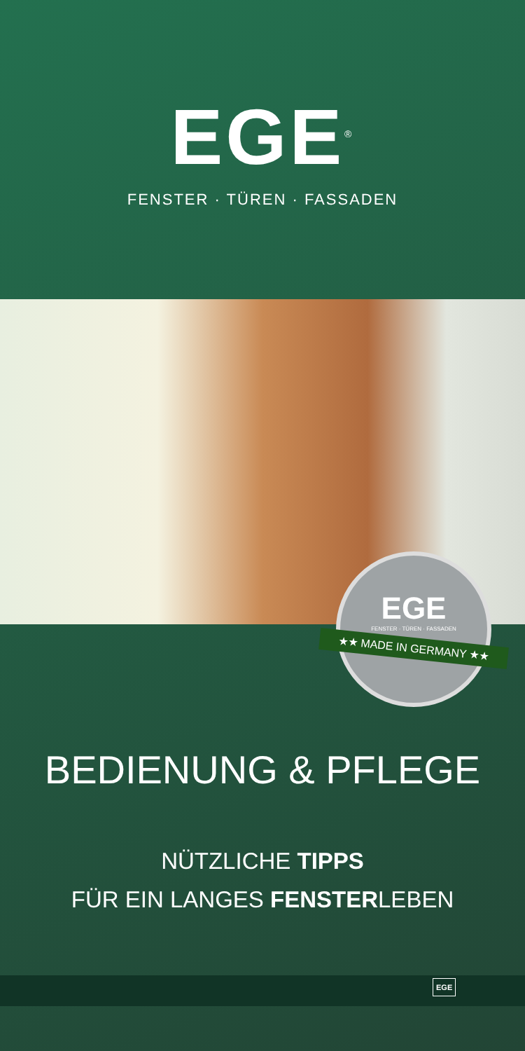EGE<sup>®</sup>
FENSTER · TÜREN · FASSADEN
EGE
FENSTER · TÜREN · FASSADEN
★★ MADE IN GERMANY ★★
BEDIENUNG & PFLEGE
NÜTZLICHE TIPPS
FÜR EIN LANGES FENSTERLEBEN
EGE